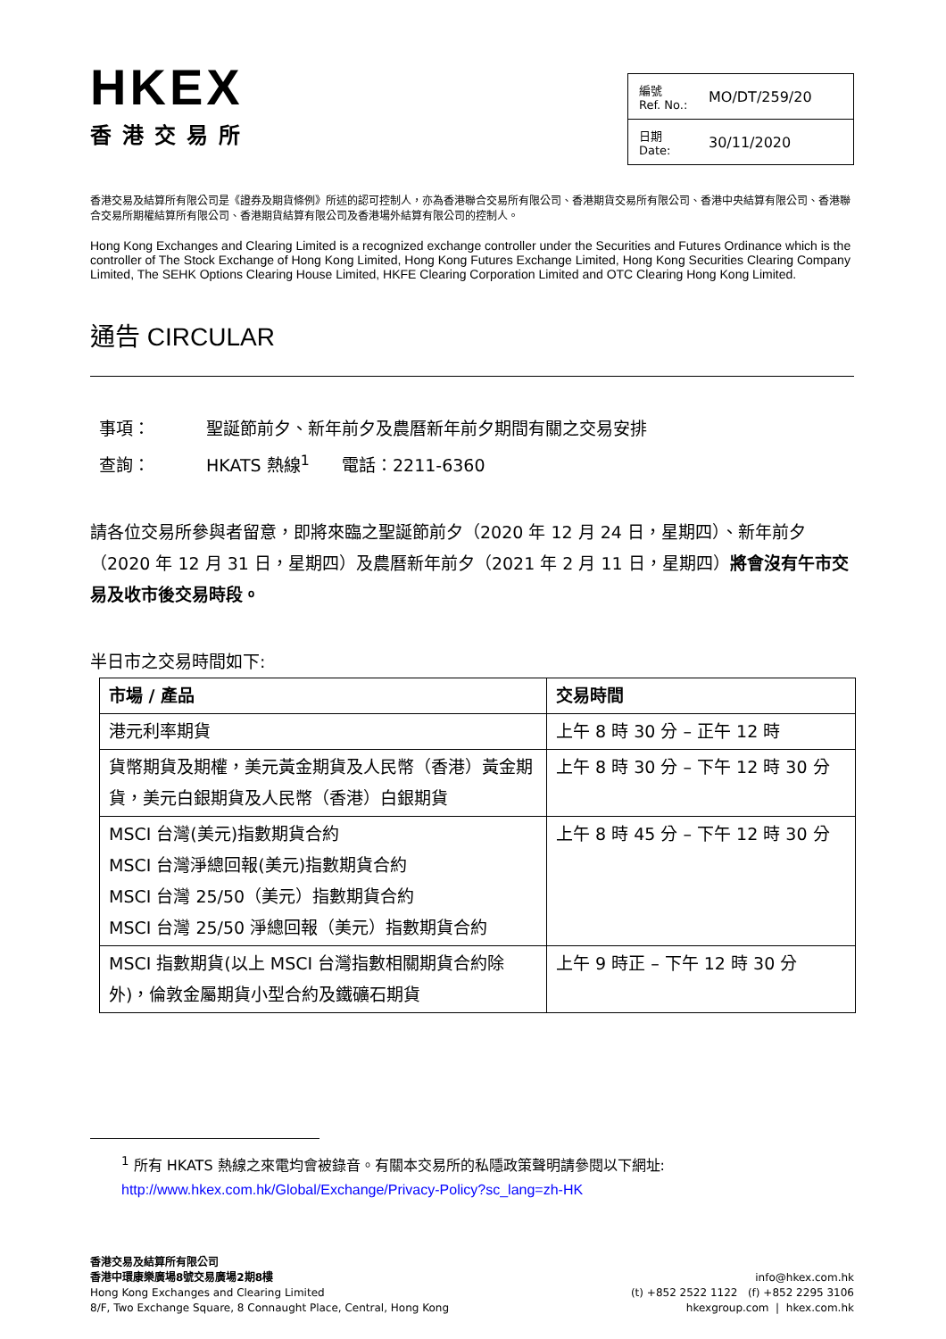HKEX
香港交易所
編號
Ref. No.: MO/DT/259/20
日期
Date: 30/11/2020
香港交易及結算所有限公司是《證券及期貨條例》所述的認可控制人，亦為香港聯合交易所有限公司、香港期貨交易所有限公司、香港中央結算有限公司、香港聯合交易所期權結算所有限公司、香港期貨結算有限公司及香港場外結算有限公司的控制人。
Hong Kong Exchanges and Clearing Limited is a recognized exchange controller under the Securities and Futures Ordinance which is the controller of The Stock Exchange of Hong Kong Limited, Hong Kong Futures Exchange Limited, Hong Kong Securities Clearing Company Limited, The SEHK Options Clearing House Limited, HKFE Clearing Corporation Limited and OTC Clearing Hong Kong Limited.
通告 CIRCULAR
事項： 聖誕節前夕、新年前夕及農曆新年前夕期間有關之交易安排
查詢： HKATS 熱線<sup>1</sup> 電話：2211-6360
請各位交易所參與者留意，即將來臨之聖誕節前夕（2020 年 12 月 24 日，星期四）、新年前夕（2020 年 12 月 31 日，星期四）及農曆新年前夕（2021 年 2 月 11 日，星期四）將會沒有午市交易及收市後交易時段。
半日市之交易時間如下:
| 市場 / 產品 | 交易時間 |
| --- | --- |
| 港元利率期貨 | 上午 8 時 30 分 – 正午 12 時 |
| 貨幣期貨及期權，美元黃金期貨及人民幣（香港）黃金期貨，美元白銀期貨及人民幣（香港）白銀期貨 | 上午 8 時 30 分 – 下午 12 時 30 分 |
| MSCI 台灣(美元)指數期貨合約 MSCI 台灣淨總回報(美元)指數期貨合約 MSCI 台灣 25/50（美元）指數期貨合約 MSCI 台灣 25/50 淨總回報（美元）指數期貨合約 | 上午 8 時 45 分 – 下午 12 時 30 分 |
| MSCI 指數期貨(以上 MSCI 台灣指數相關期貨合約除外)，倫敦金屬期貨小型合約及鐵礦石期貨 | 上午 9 時正 – 下午 12 時 30 分 |
<sup>1</sup> 所有 HKATS 熱線之來電均會被錄音。有關本交易所的私隱政策聲明請參閱以下網址:
http://www.hkex.com.hk/Global/Exchange/Privacy-Policy?sc_lang=zh-HK
香港交易及結算所有限公司
香港中環康樂廣場8號交易廣場2期8樓
Hong Kong Exchanges and Clearing Limited
8/F, Two Exchange Square, 8 Connaught Place, Central, Hong Kong
info@hkex.com.hk
(t) +852 2522 1122 (f) +852 2295 3106
hkexgroup.com | hkex.com.hk